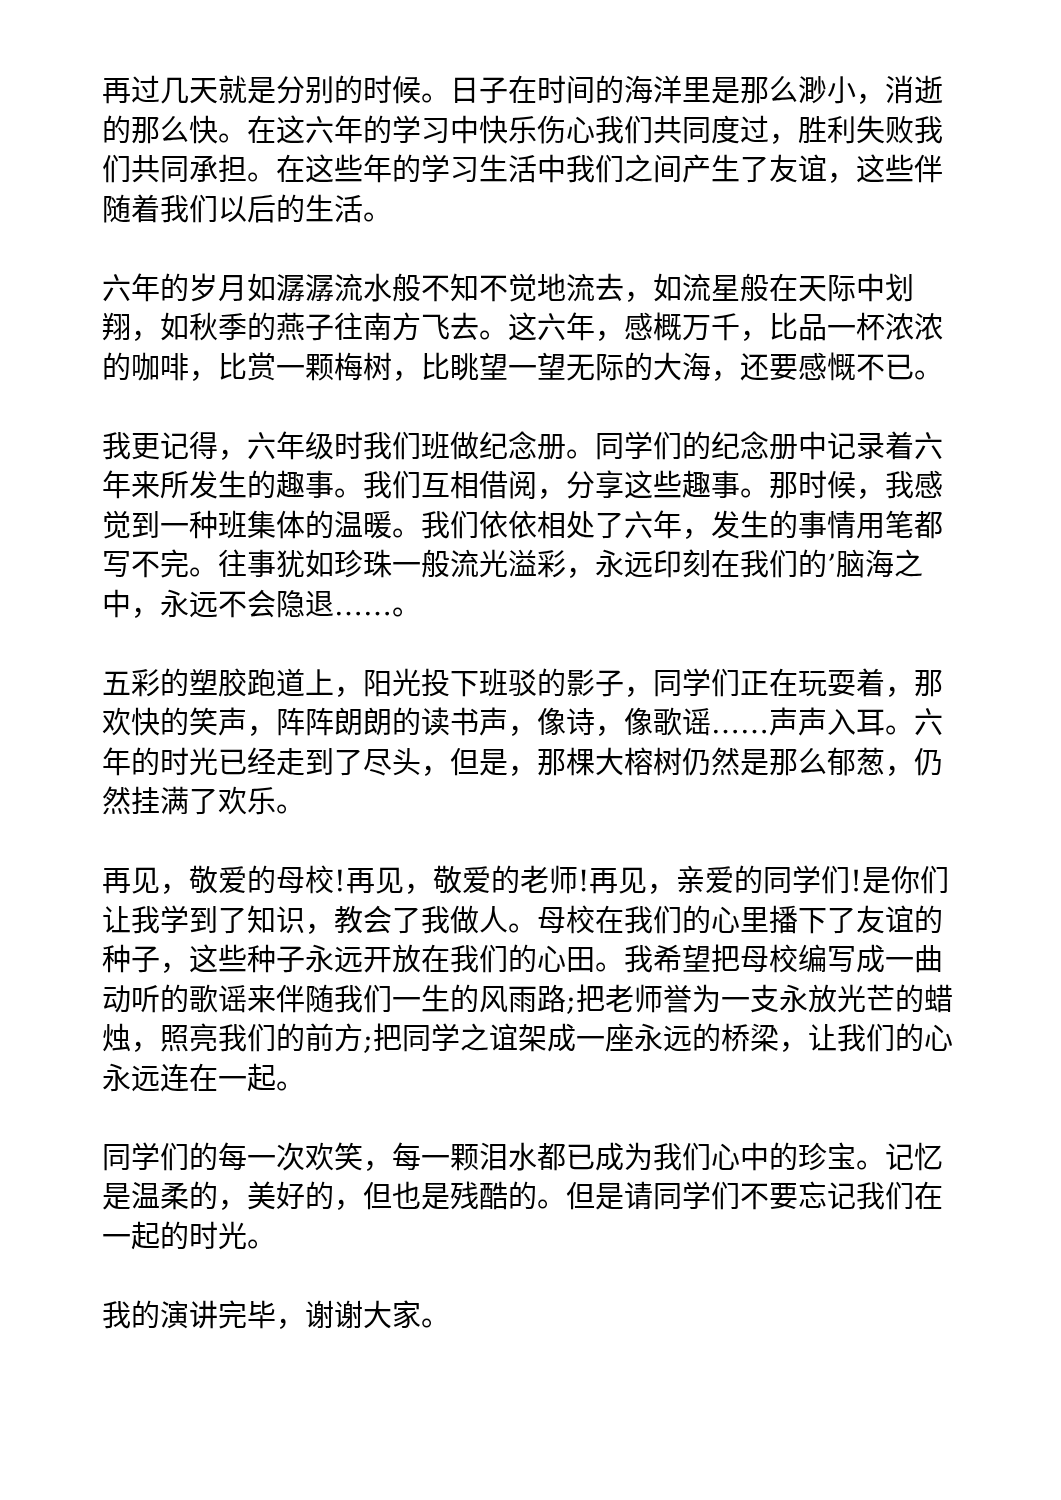再过几天就是分别的时候。日子在时间的海洋里是那么渺小，消逝的那么快。在这六年的学习中快乐伤心我们共同度过，胜利失败我们共同承担。在这些年的学习生活中我们之间产生了友谊，这些伴随着我们以后的生活。
六年的岁月如潺潺流水般不知不觉地流去，如流星般在天际中划翔，如秋季的燕子往南方飞去。这六年，感概万千，比品一杯浓浓的咖啡，比赏一颗梅树，比眺望一望无际的大海，还要感慨不已。
我更记得，六年级时我们班做纪念册。同学们的纪念册中记录着六年来所发生的趣事。我们互相借阅，分享这些趣事。那时候，我感觉到一种班集体的温暖。我们依依相处了六年，发生的事情用笔都写不完。往事犹如珍珠一般流光溢彩，永远印刻在我们的’脑海之中，永远不会隐退……。
五彩的塑胶跑道上，阳光投下班驳的影子，同学们正在玩耍着，那欢快的笑声，阵阵朗朗的读书声，像诗，像歌谣……声声入耳。六年的时光已经走到了尽头，但是，那棵大榕树仍然是那么郁葱，仍然挂满了欢乐。
再见，敬爱的母校!再见，敬爱的老师!再见，亲爱的同学们!是你们让我学到了知识，教会了我做人。母校在我们的心里播下了友谊的种子，这些种子永远开放在我们的心田。我希望把母校编写成一曲动听的歌谣来伴随我们一生的风雨路;把老师誉为一支永放光芒的蜡烛，照亮我们的前方;把同学之谊架成一座永远的桥梁，让我们的心永远连在一起。
同学们的每一次欢笑，每一颗泪水都已成为我们心中的珍宝。记忆是温柔的，美好的，但也是残酷的。但是请同学们不要忘记我们在一起的时光。
我的演讲完毕，谢谢大家。